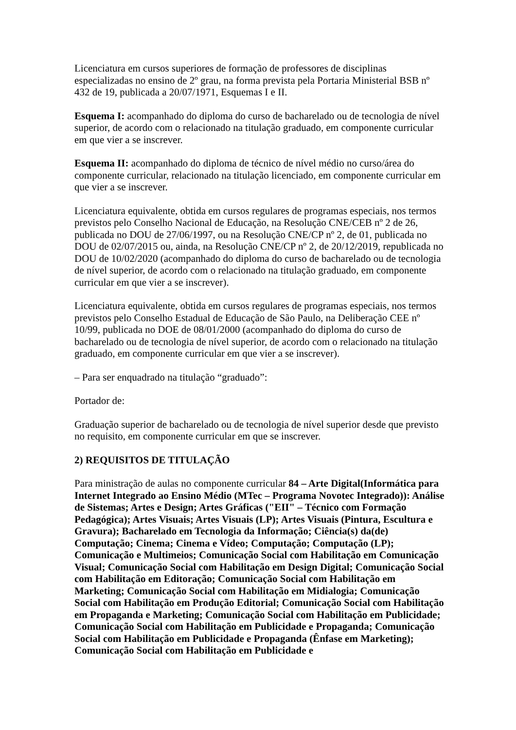Licenciatura em cursos superiores de formação de professores de disciplinas especializadas no ensino de 2º grau, na forma prevista pela Portaria Ministerial BSB nº 432 de 19, publicada a 20/07/1971, Esquemas I e II.
Esquema I: acompanhado do diploma do curso de bacharelado ou de tecnologia de nível superior, de acordo com o relacionado na titulação graduado, em componente curricular em que vier a se inscrever.
Esquema II: acompanhado do diploma de técnico de nível médio no curso/área do componente curricular, relacionado na titulação licenciado, em componente curricular em que vier a se inscrever.
Licenciatura equivalente, obtida em cursos regulares de programas especiais, nos termos previstos pelo Conselho Nacional de Educação, na Resolução CNE/CEB nº 2 de 26, publicada no DOU de 27/06/1997, ou na Resolução CNE/CP nº 2, de 01, publicada no DOU de 02/07/2015 ou, ainda, na Resolução CNE/CP nº 2, de 20/12/2019, republicada no DOU de 10/02/2020 (acompanhado do diploma do curso de bacharelado ou de tecnologia de nível superior, de acordo com o relacionado na titulação graduado, em componente curricular em que vier a se inscrever).
Licenciatura equivalente, obtida em cursos regulares de programas especiais, nos termos previstos pelo Conselho Estadual de Educação de São Paulo, na Deliberação CEE nº 10/99, publicada no DOE de 08/01/2000 (acompanhado do diploma do curso de bacharelado ou de tecnologia de nível superior, de acordo com o relacionado na titulação graduado, em componente curricular em que vier a se inscrever).
– Para ser enquadrado na titulação “graduado”:
Portador de:
Graduação superior de bacharelado ou de tecnologia de nível superior desde que previsto no requisito, em componente curricular em que se inscrever.
2) REQUISITOS DE TITULAÇÃO
Para ministração de aulas no componente curricular 84 – Arte Digital(Informática para Internet Integrado ao Ensino Médio (MTec – Programa Novotec Integrado)): Análise de Sistemas; Artes e Design; Artes Gráficas ("EII" – Técnico com Formação Pedagógica); Artes Visuais; Artes Visuais (LP); Artes Visuais (Pintura, Escultura e Gravura); Bacharelado em Tecnologia da Informação; Ciência(s) da(de) Computação; Cinema; Cinema e Vídeo; Computação; Computação (LP); Comunicação e Multimeios; Comunicação Social com Habilitação em Comunicação Visual; Comunicação Social com Habilitação em Design Digital; Comunicação Social com Habilitação em Editoração; Comunicação Social com Habilitação em Marketing; Comunicação Social com Habilitação em Midialogia; Comunicação Social com Habilitação em Produção Editorial; Comunicação Social com Habilitação em Propaganda e Marketing; Comunicação Social com Habilitação em Publicidade; Comunicação Social com Habilitação em Publicidade e Propaganda; Comunicação Social com Habilitação em Publicidade e Propaganda (Ênfase em Marketing); Comunicação Social com Habilitação em Publicidade e